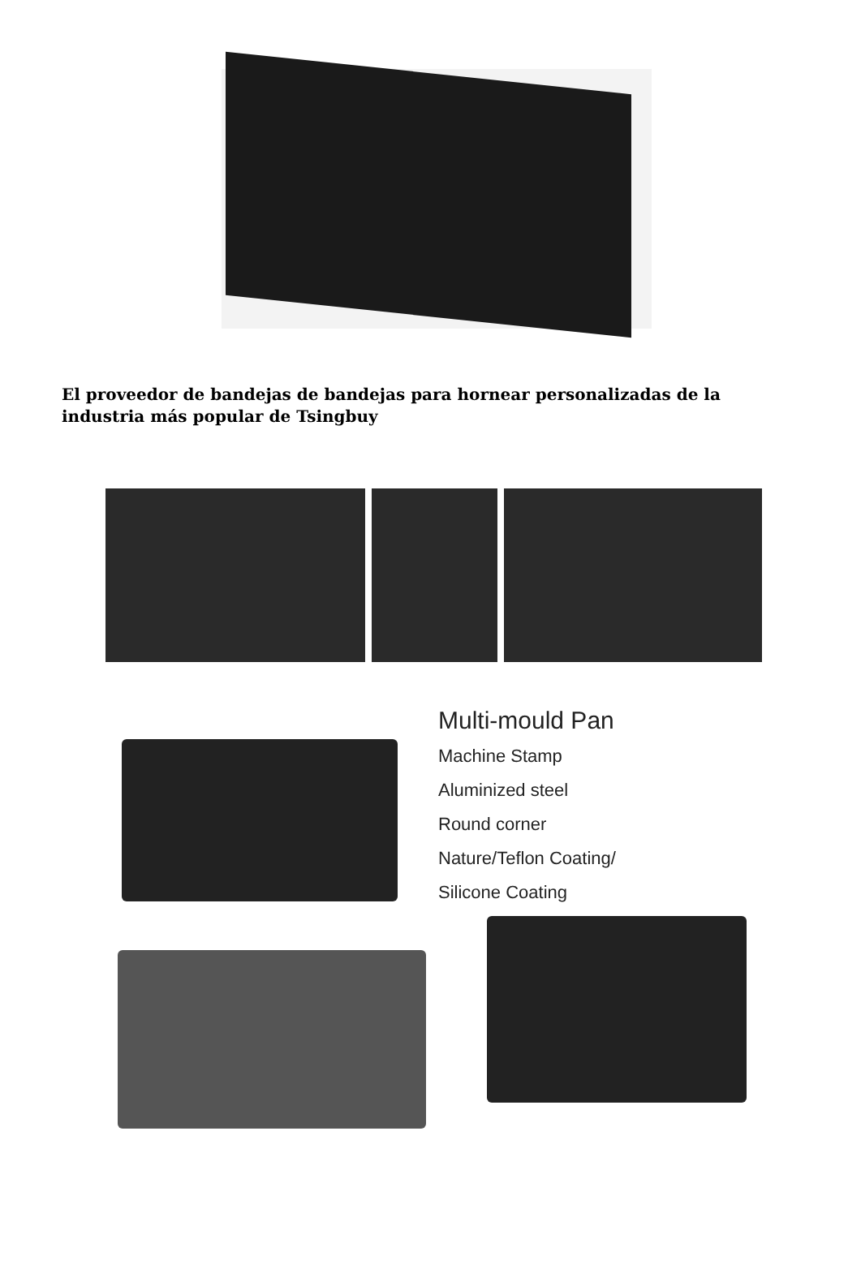El proveedor de bandejas de bandejas para hornear personalizadas de la industria más popular de Tsingbuy
Multi-mould Pan
Machine Stamp
Aluminized steel
Round corner
Nature/Teflon Coating/
Silicone Coating